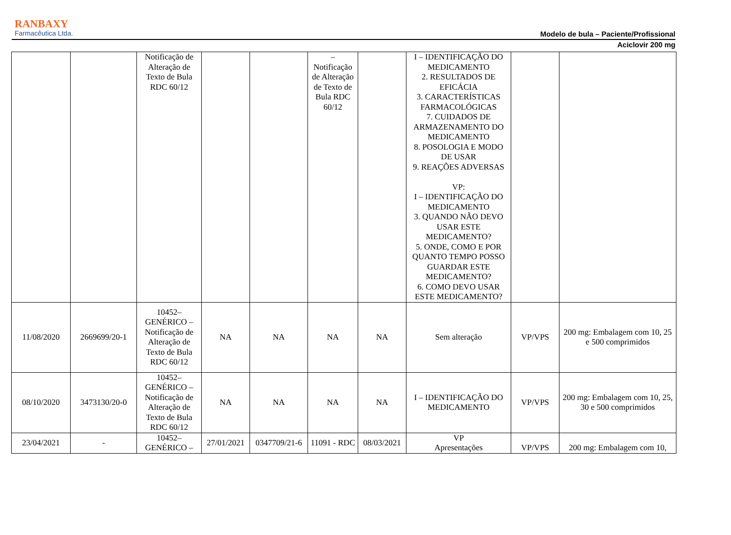RANBAXY
Farmacêutica Ltda.
Modelo de bula – Paciente/Profissional
Aciclovir 200 mg
| | | Notificação de Alteração de Texto de Bula RDC 60/12 | | | – Notificação de Alteração de Texto de Bula RDC 60/12 | | I – IDENTIFICAÇÃO DO MEDICAMENTO 2. RESULTADOS DE EFICÁCIA 3. CARACTERÍSTICAS FARMACOLÓGICAS 7. CUIDADOS DE ARMAZENAMENTO DO MEDICAMENTO 8. POSOLOGIA E MODO DE USAR 9. REAÇÕES ADVERSAS VP: I – IDENTIFICAÇÃO DO MEDICAMENTO 3. QUANDO NÃO DEVO USAR ESTE MEDICAMENTO? 5. ONDE, COMO E POR QUANTO TEMPO POSSO GUARDAR ESTE MEDICAMENTO? 6. COMO DEVO USAR ESTE MEDICAMENTO? | | |
| 11/08/2020 | 2669699/20-1 | 10452–GENÉRICO – Notificação de Alteração de Texto de Bula RDC 60/12 | NA | NA | NA | NA | Sem alteração | VP/VPS | 200 mg: Embalagem com 10, 25 e 500 comprimidos |
| 08/10/2020 | 3473130/20-0 | 10452–GENÉRICO – Notificação de Alteração de Texto de Bula RDC 60/12 | NA | NA | NA | NA | I – IDENTIFICAÇÃO DO MEDICAMENTO | VP/VPS | 200 mg: Embalagem com 10, 25, 30 e 500 comprimidos |
| 23/04/2021 | - | 10452–GENÉRICO – | 27/01/2021 | 0347709/21-6 | 11091 - RDC | 08/03/2021 | VP Apresentações | VP/VPS | 200 mg: Embalagem com 10, |